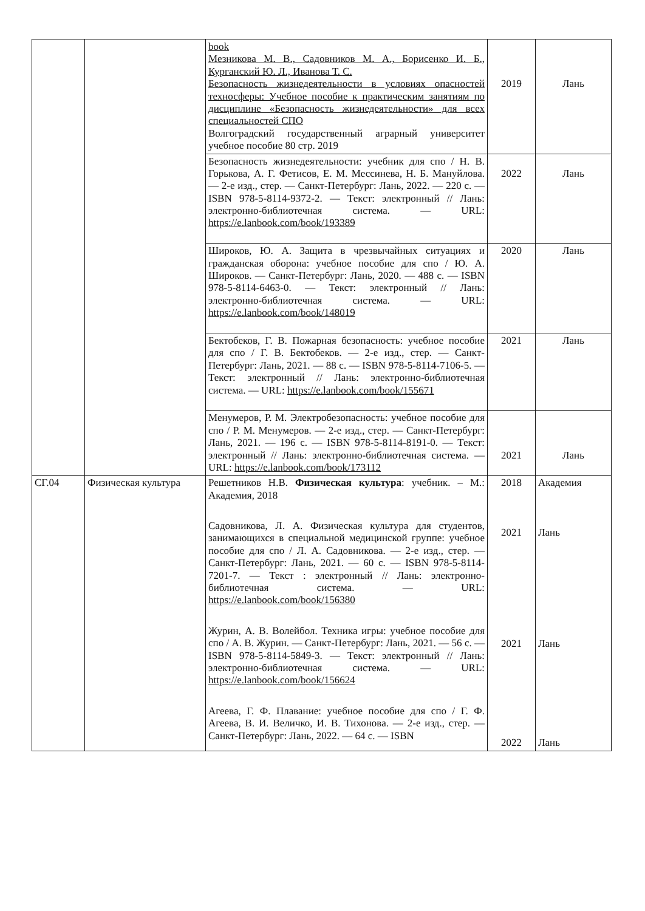| | | book Мезникова М. В., Садовников М. А., Борисенко И. Б., Курганский Ю. Л., Иванова Т. С. Безопасность жизнедеятельности в условиях опасностей техносферы: Учебное пособие к практическим занятиям по дисциплине «Безопасность жизнедеятельности» для всех специальностей СПО Волгоградский государственный аграрный университет учебное пособие 80 стр. 2019 | 2019 | Лань |
| | | Безопасность жизнедеятельности: учебник для спо / Н. В. Горькова, А. Г. Фетисов, Е. М. Мессинева, Н. Б. Мануйлова. — 2-е изд., стер. — Санкт-Петербург: Лань, 2022. — 220 с. — ISBN 978-5-8114-9372-2. — Текст: электронный // Лань: электронно-библиотечная система. — URL: https://e.lanbook.com/book/193389 | 2022 | Лань |
| | | Широков, Ю. А. Защита в чрезвычайных ситуациях и гражданская оборона: учебное пособие для спо / Ю. А. Широков. — Санкт-Петербург: Лань, 2020. — 488 с. — ISBN 978-5-8114-6463-0. — Текст: электронный // Лань: электронно-библиотечная система. — URL: https://e.lanbook.com/book/148019 | 2020 | Лань |
| | | Бектобеков, Г. В. Пожарная безопасность: учебное пособие для спо / Г. В. Бектобеков. — 2-е изд., стер. — Санкт-Петербург: Лань, 2021. — 88 с. — ISBN 978-5-8114-7106-5. — Текст: электронный // Лань: электронно-библиотечная система. — URL: https://e.lanbook.com/book/155671 | 2021 | Лань |
| | | Менумеров, Р. М. Электробезопасность: учебное пособие для спо / Р. М. Менумеров. — 2-е изд., стер. — Санкт-Петербург: Лань, 2021. — 196 с. — ISBN 978-5-8114-8191-0. — Текст: электронный // Лань: электронно-библиотечная система. — URL: https://e.lanbook.com/book/173112 | 2021 | Лань |
| СГ.04 | Физическая культура | Решетников Н.В. Физическая культура : учебник. – М.: Академия, 2018 Садовникова, Л. А. Физическая культура для студентов, занимающихся в специальной медицинской группе: учебное пособие для спо / Л. А. Садовникова. — 2-е изд., стер. — Санкт-Петербург: Лань, 2021. — 60 с. — ISBN 978-5-8114-7201-7. — Текст : электронный // Лань: электронно-библиотечная система. — URL: https://e.lanbook.com/book/156380 Журин, А. В. Волейбол. Техника игры: учебное пособие для спо / А. В. Журин. — Санкт-Петербург: Лань, 2021. — 56 с. — ISBN 978-5-8114-5849-3. — Текст: электронный // Лань: электронно-библиотечная система. — URL: https://e.lanbook.com/book/156624 Агеева, Г. Ф. Плавание: учебное пособие для спо / Г. Ф. Агеева, В. И. Величко, И. В. Тихонова. — 2-е изд., стер. — Санкт-Петербург: Лань, 2022. — 64 с. — ISBN | 2018 2021 2021 2022 | Академия Лань Лань Лань |